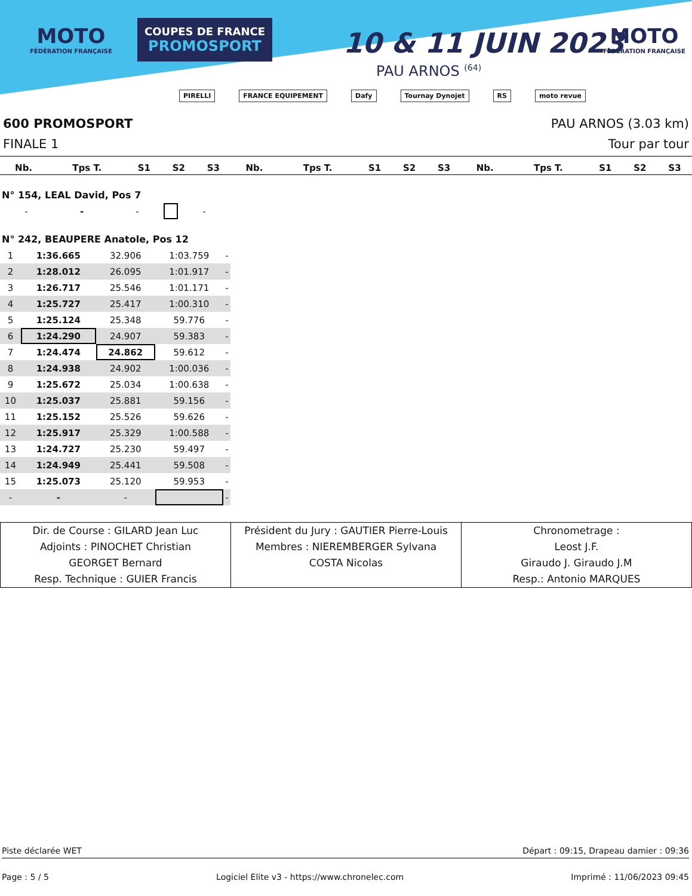MOTO
FÉDÉRATION FRANÇAISE
COUPES DE FRANCE
PROMOSPORT
10 & 11 JUIN 2023
PAU ARNOS <sup>(64)</sup>
MOTO
FÉDÉRATION FRANÇAISE
PIRELLI FRANCE EQUIPEMENT Dafy Tournay Dynojet RS moto revue
600 PROMOSPORT PAU ARNOS (3.03 km)
FINALE 1 Tour par tour
| Nb. | Tps T. | S1 | S2 | S3 | Nb. | Tps T. | S1 | S2 | S3 | Nb. | Tps T. | S1 | S2 | S3 |
| --- | --- | --- | --- | --- | --- | --- | --- | --- | --- | --- | --- | --- | --- | --- |
N° 154, LEAL David, Pos 7
| - | - | - | | - |
N° 242, BEAUPERE Anatole, Pos 12
| 1 | 1:36.665 | 32.906 | 1:03.759 | - |
| 2 | 1:28.012 | 26.095 | 1:01.917 | - |
| 3 | 1:26.717 | 25.546 | 1:01.171 | - |
| 4 | 1:25.727 | 25.417 | 1:00.310 | - |
| 5 | 1:25.124 | 25.348 | 59.776 | - |
| 6 | 1:24.290 | 24.907 | 59.383 | - |
| 7 | 1:24.474 | 24.862 | 59.612 | - |
| 8 | 1:24.938 | 24.902 | 1:00.036 | - |
| 9 | 1:25.672 | 25.034 | 1:00.638 | - |
| 10 | 1:25.037 | 25.881 | 59.156 | - |
| 11 | 1:25.152 | 25.526 | 59.626 | - |
| 12 | 1:25.917 | 25.329 | 1:00.588 | - |
| 13 | 1:24.727 | 25.230 | 59.497 | - |
| 14 | 1:24.949 | 25.441 | 59.508 | - |
| 15 | 1:25.073 | 25.120 | 59.953 | - |
| - | - | - | | - |
Dir. de Course : GILARD Jean Luc
Adjoints : PINOCHET Christian
GEORGET Bernard
Resp. Technique : GUIER Francis
Président du Jury : GAUTIER Pierre-Louis
Membres : NIEREMBERGER Sylvana
COSTA Nicolas
Chronometrage :
Leost J.F.
Giraudo J. Giraudo J.M
Resp.: Antonio MARQUES
Piste déclarée WET Départ : 09:15, Drapeau damier : 09:36
Page : 5 / 5 Logiciel Elite v3 - https://www.chronelec.com Imprimé : 11/06/2023 09:45